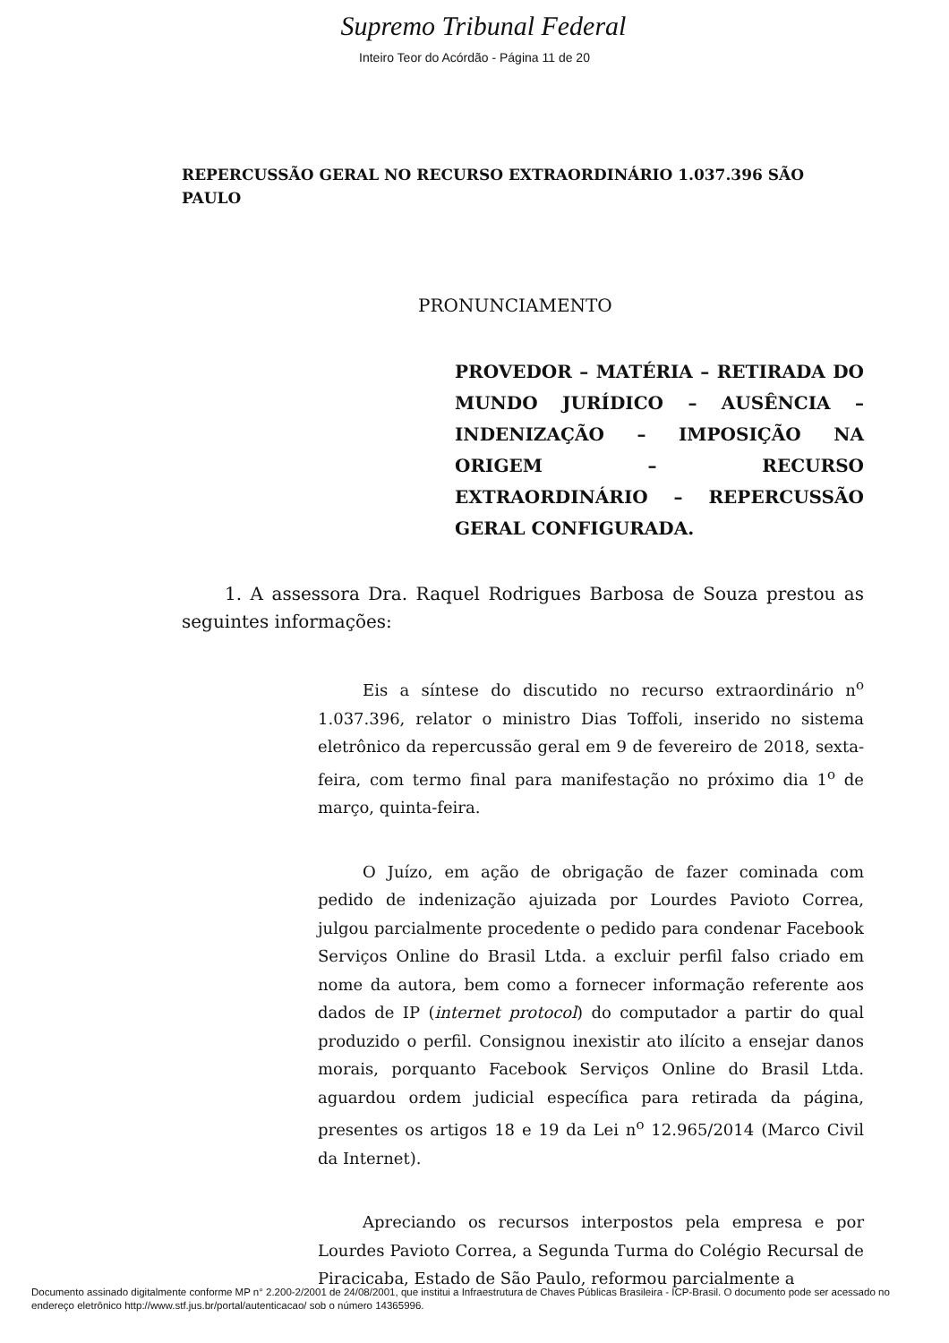Supremo Tribunal Federal
Inteiro Teor do Acórdão - Página 11 de 20
REPERCUSSÃO GERAL NO RECURSO EXTRAORDINÁRIO 1.037.396 SÃO PAULO
PRONUNCIAMENTO
PROVEDOR – MATÉRIA – RETIRADA DO MUNDO JURÍDICO – AUSÊNCIA – INDENIZAÇÃO – IMPOSIÇÃO NA ORIGEM – RECURSO EXTRAORDINÁRIO – REPERCUSSÃO GERAL CONFIGURADA.
1. A assessora Dra. Raquel Rodrigues Barbosa de Souza prestou as seguintes informações:
Eis a síntese do discutido no recurso extraordinário n<sup>o</sup> 1.037.396, relator o ministro Dias Toffoli, inserido no sistema eletrônico da repercussão geral em 9 de fevereiro de 2018, sexta-feira, com termo final para manifestação no próximo dia 1<sup>o</sup> de março, quinta-feira.
O Juízo, em ação de obrigação de fazer cominada com pedido de indenização ajuizada por Lourdes Pavioto Correa, julgou parcialmente procedente o pedido para condenar Facebook Serviços Online do Brasil Ltda. a excluir perfil falso criado em nome da autora, bem como a fornecer informação referente aos dados de IP (internet protocol) do computador a partir do qual produzido o perfil. Consignou inexistir ato ilícito a ensejar danos morais, porquanto Facebook Serviços Online do Brasil Ltda. aguardou ordem judicial específica para retirada da página, presentes os artigos 18 e 19 da Lei n<sup>o</sup> 12.965/2014 (Marco Civil da Internet).
Apreciando os recursos interpostos pela empresa e por Lourdes Pavioto Correa, a Segunda Turma do Colégio Recursal de Piracicaba, Estado de São Paulo, reformou parcialmente a
Documento assinado digitalmente conforme MP n° 2.200-2/2001 de 24/08/2001, que institui a Infraestrutura de Chaves Públicas Brasileira - ICP-Brasil. O documento pode ser acessado no endereço eletrônico http://www.stf.jus.br/portal/autenticacao/ sob o número 14365996.